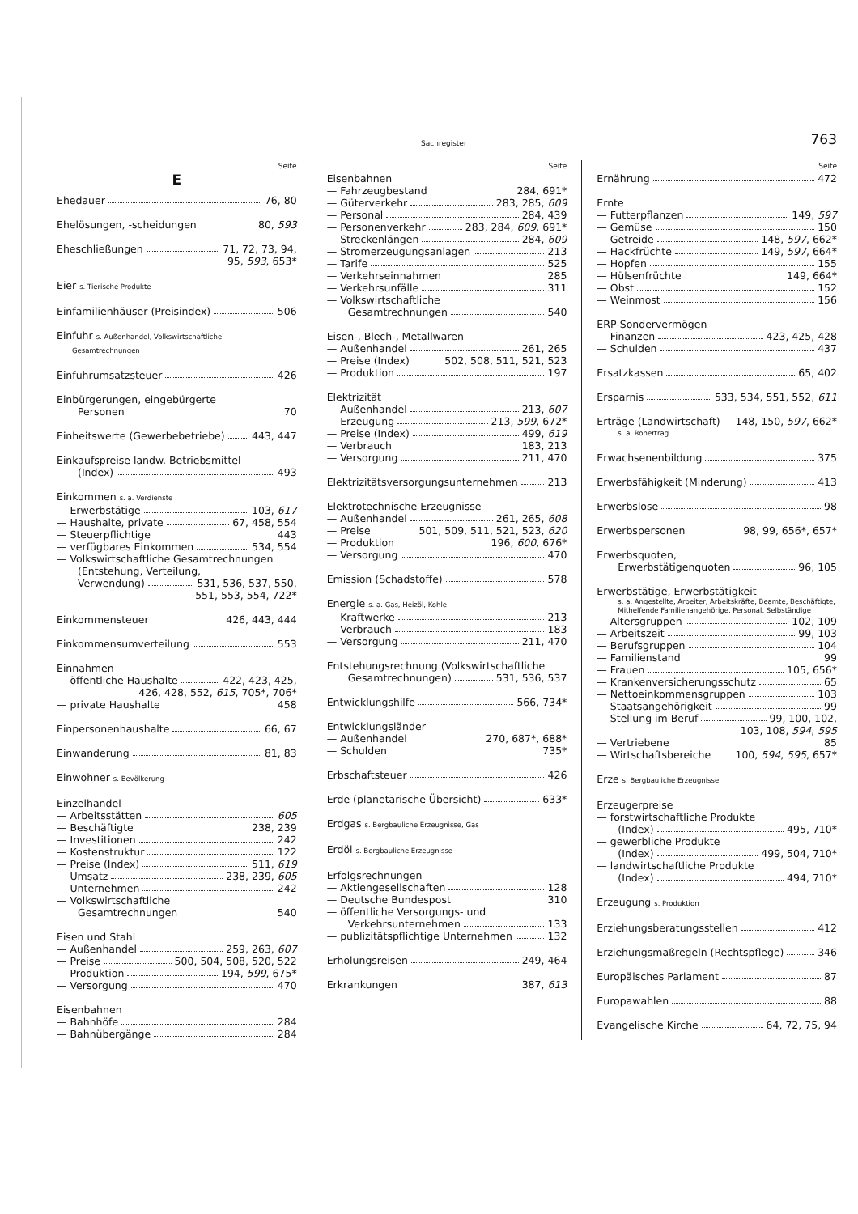Sachregister 763
Seite
E
Ehedauer 76, 80
Ehelösungen, -scheidungen 80, 593
Eheschließungen 71, 72, 73, 94,
95, 593, 653*
Eier s. Tierische Produkte
Einfamilienhäuser (Preisindex) 506
Einfuhr s. Außenhandel, Volkswirtschaftliche
Gesamtrechnungen
Einfuhrumsatzsteuer 426
Einbürgerungen, eingebürgerte
Personen 70
Einheitswerte (Gewerbebetriebe) 443, 447
Einkaufspreise landw. Betriebsmittel
(Index) 493
Einkommen s. a. Verdienste
— Erwerbstätige 103, 617
— Haushalte, private 67, 458, 554
— Steuerpflichtige 443
— verfügbares Einkommen 534, 554
— Volkswirtschaftliche Gesamtrechnungen
(Entstehung, Verteilung,
Verwendung) 531, 536, 537, 550,
551, 553, 554, 722*
Einkommensteuer 426, 443, 444
Einkommensumverteilung 553
Einnahmen
— öffentliche Haushalte 422, 423, 425,
426, 428, 552, 615, 705*, 706*
— private Haushalte 458
Einpersonenhaushalte 66, 67
Einwanderung 81, 83
Einwohner s. Bevölkerung
Einzelhandel
— Arbeitsstätten 605
— Beschäftigte 238, 239
— Investitionen 242
— Kostenstruktur 122
— Preise (Index) 511, 619
— Umsatz 238, 239, 605
— Unternehmen 242
— Volkswirtschaftliche
Gesamtrechnungen 540
Eisen und Stahl
— Außenhandel 259, 263, 607
— Preise 500, 504, 508, 520, 522
— Produktion 194, 599, 675*
— Versorgung 470
Eisenbahnen
— Bahnhöfe 284
— Bahnübergänge 284
Seite
Eisenbahnen
— Fahrzeugbestand 284, 691*
— Güterverkehr 283, 285, 609
— Personal 284, 439
— Personenverkehr 283, 284, 609, 691*
— Streckenlängen 284, 609
— Stromerzeugungsanlagen 213
— Tarife 525
— Verkehrseinnahmen 285
— Verkehrsunfälle 311
— Volkswirtschaftliche
Gesamtrechnungen 540
Eisen-, Blech-, Metallwaren
— Außenhandel 261, 265
— Preise (Index) 502, 508, 511, 521, 523
— Produktion 197
Elektrizität
— Außenhandel 213, 607
— Erzeugung 213, 599, 672*
— Preise (Index) 499, 619
— Verbrauch 183, 213
— Versorgung 211, 470
Elektrizitätsversorgungsunternehmen 213
Elektrotechnische Erzeugnisse
— Außenhandel 261, 265, 608
— Preise 501, 509, 511, 521, 523, 620
— Produktion 196, 600, 676*
— Versorgung 470
Emission (Schadstoffe) 578
Energie s. a. Gas, Heizöl, Kohle
— Kraftwerke 213
— Verbrauch 183
— Versorgung 211, 470
Entstehungsrechnung (Volkswirtschaftliche
Gesamtrechnungen) 531, 536, 537
Entwicklungshilfe 566, 734*
Entwicklungsländer
— Außenhandel 270, 687*, 688*
— Schulden 735*
Erbschaftsteuer 426
Erde (planetarische Übersicht) 633*
Erdgas s. Bergbauliche Erzeugnisse, Gas
Erdöl s. Bergbauliche Erzeugnisse
Erfolgsrechnungen
— Aktiengesellschaften 128
— Deutsche Bundespost 310
— öffentliche Versorgungs- und
Verkehrsunternehmen 133
— publizitätspflichtige Unternehmen 132
Erholungsreisen 249, 464
Erkrankungen 387, 613
Seite
Ernährung 472
Ernte
— Futterpflanzen 149, 597
— Gemüse 150
— Getreide 148, 597, 662*
— Hackfrüchte 149, 597, 664*
— Hopfen 155
— Hülsenfrüchte 149, 664*
— Obst 152
— Weinmost 156
ERP-Sondervermögen
— Finanzen 423, 425, 428
— Schulden 437
Ersatzkassen 65, 402
Ersparnis 533, 534, 551, 552, 611
Erträge (Landwirtschaft) 148, 150, 597, 662*
s. a. Rohertrag
Erwachsenenbildung 375
Erwerbsfähigkeit (Minderung) 413
Erwerbslose 98
Erwerbspersonen 98, 99, 656*, 657*
Erwerbsquoten,
Erwerbstätigenquoten 96, 105
Erwerbstätige, Erwerbstätigkeit
s. a. Angestellte, Arbeiter, Arbeitskräfte, Beamte, Beschäftigte, Mithelfende Familienangehörige, Personal, Selbständige
— Altersgruppen 102, 109
— Arbeitszeit 99, 103
— Berufsgruppen 104
— Familienstand 99
— Frauen 105, 656*
— Krankenversicherungsschutz 65
— Nettoeinkommensgruppen 103
— Staatsangehörigkeit 99
— Stellung im Beruf 99, 100, 102,
103, 108, 594, 595
— Vertriebene 85
— Wirtschaftsbereiche 100, 594, 595, 657*
Erze s. Bergbauliche Erzeugnisse
Erzeugerpreise
— forstwirtschaftliche Produkte
(Index) 495, 710*
— gewerbliche Produkte
(Index) 499, 504, 710*
— landwirtschaftliche Produkte
(Index) 494, 710*
Erzeugung s. Produktion
Erziehungsberatungsstellen 412
Erziehungsmaßregeln (Rechtspflege) 346
Europäisches Parlament 87
Europawahlen 88
Evangelische Kirche 64, 72, 75, 94